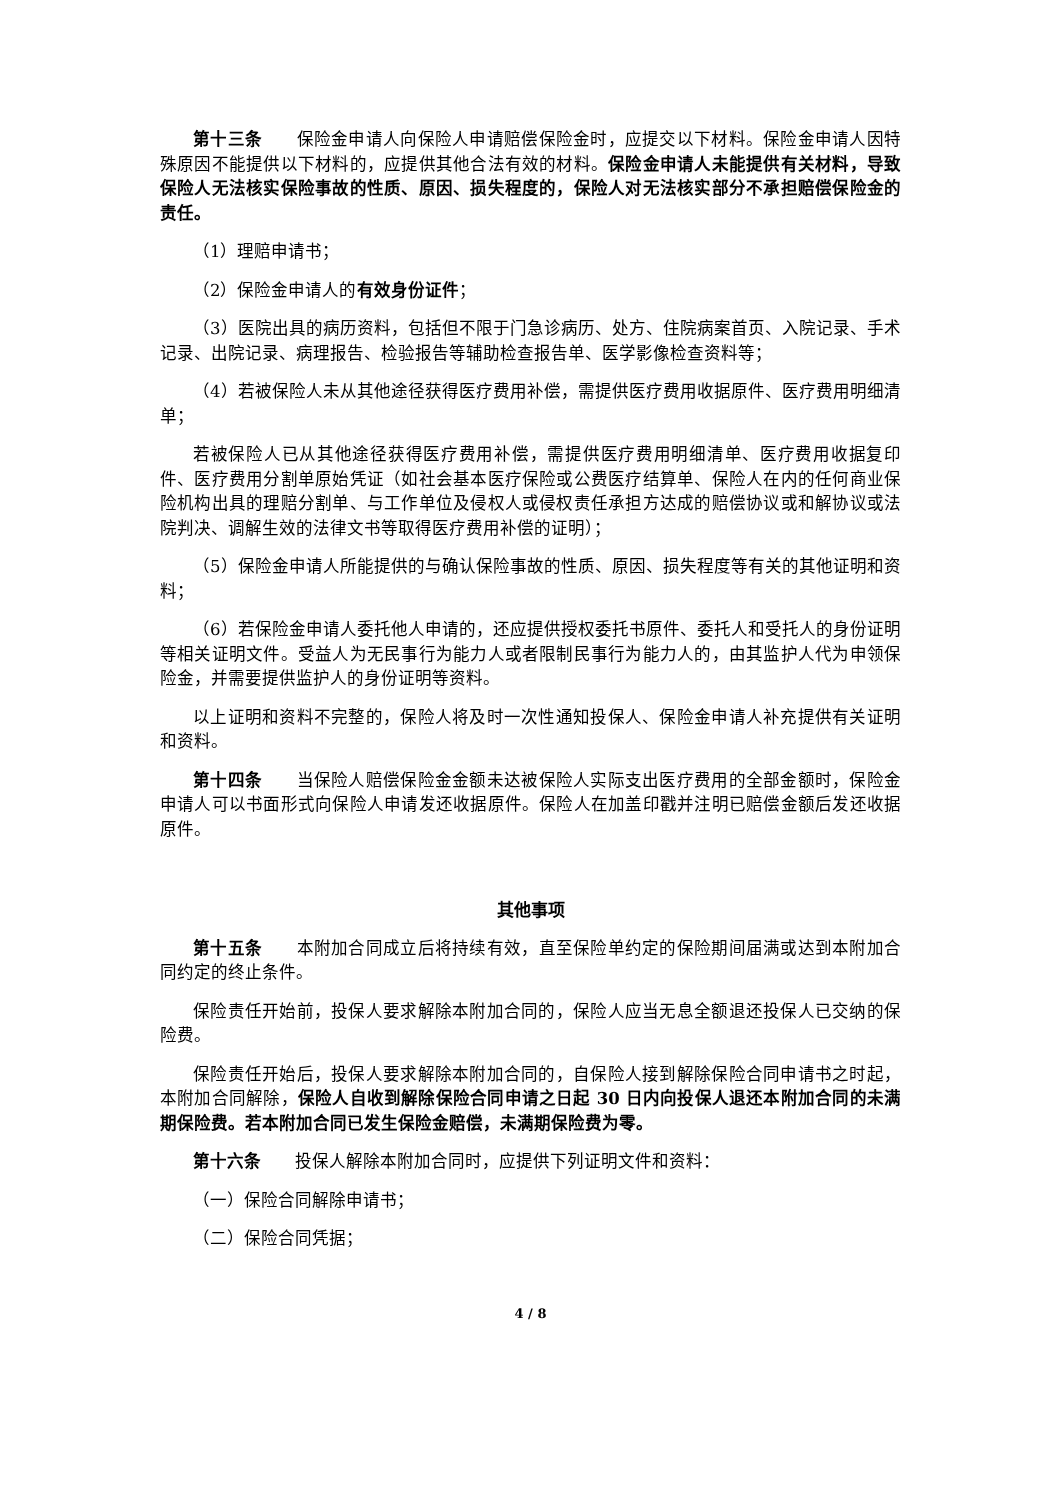第十三条　　保险金申请人向保险人申请赔偿保险金时，应提交以下材料。保险金申请人因特殊原因不能提供以下材料的，应提供其他合法有效的材料。保险金申请人未能提供有关材料，导致保险人无法核实保险事故的性质、原因、损失程度的，保险人对无法核实部分不承担赔偿保险金的责任。
（1）理赔申请书；
（2）保险金申请人的有效身份证件；
（3）医院出具的病历资料，包括但不限于门急诊病历、处方、住院病案首页、入院记录、手术记录、出院记录、病理报告、检验报告等辅助检查报告单、医学影像检查资料等；
（4）若被保险人未从其他途径获得医疗费用补偿，需提供医疗费用收据原件、医疗费用明细清单；
若被保险人已从其他途径获得医疗费用补偿，需提供医疗费用明细清单、医疗费用收据复印件、医疗费用分割单原始凭证（如社会基本医疗保险或公费医疗结算单、保险人在内的任何商业保险机构出具的理赔分割单、与工作单位及侵权人或侵权责任承担方达成的赔偿协议或和解协议或法院判决、调解生效的法律文书等取得医疗费用补偿的证明）；
（5）保险金申请人所能提供的与确认保险事故的性质、原因、损失程度等有关的其他证明和资料；
（6）若保险金申请人委托他人申请的，还应提供授权委托书原件、委托人和受托人的身份证明等相关证明文件。受益人为无民事行为能力人或者限制民事行为能力人的，由其监护人代为申领保险金，并需要提供监护人的身份证明等资料。
以上证明和资料不完整的，保险人将及时一次性通知投保人、保险金申请人补充提供有关证明和资料。
第十四条　　当保险人赔偿保险金金额未达被保险人实际支出医疗费用的全部金额时，保险金申请人可以书面形式向保险人申请发还收据原件。保险人在加盖印戳并注明已赔偿金额后发还收据原件。
其他事项
第十五条　　本附加合同成立后将持续有效，直至保险单约定的保险期间届满或达到本附加合同约定的终止条件。
保险责任开始前，投保人要求解除本附加合同的，保险人应当无息全额退还投保人已交纳的保险费。
保险责任开始后，投保人要求解除本附加合同的，自保险人接到解除保险合同申请书之时起，本附加合同解除，保险人自收到解除保险合同申请之日起 30 日内向投保人退还本附加合同的未满期保险费。若本附加合同已发生保险金赔偿，未满期保险费为零。
第十六条　　投保人解除本附加合同时，应提供下列证明文件和资料：
（一）保险合同解除申请书；
（二）保险合同凭据；
4 / 8